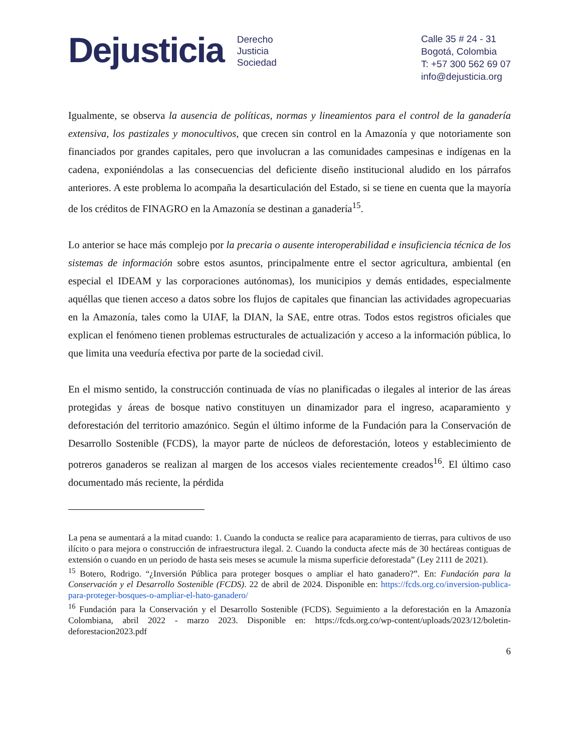Dejusticia
Derecho
Justicia
Sociedad
Calle 35 # 24 - 31
Bogotá, Colombia
T: +57 300 562 69 07
info@dejusticia.org
Igualmente, se observa la ausencia de políticas, normas y lineamientos para el control de la ganadería extensiva, los pastizales y monocultivos, que crecen sin control en la Amazonía y que notoriamente son financiados por grandes capitales, pero que involucran a las comunidades campesinas e indígenas en la cadena, exponiéndolas a las consecuencias del deficiente diseño institucional aludido en los párrafos anteriores. A este problema lo acompaña la desarticulación del Estado, si se tiene en cuenta que la mayoría de los créditos de FINAGRO en la Amazonía se destinan a ganadería<sup>15</sup>.
Lo anterior se hace más complejo por la precaria o ausente interoperabilidad e insuficiencia técnica de los sistemas de información sobre estos asuntos, principalmente entre el sector agricultura, ambiental (en especial el IDEAM y las corporaciones autónomas), los municipios y demás entidades, especialmente aquéllas que tienen acceso a datos sobre los flujos de capitales que financian las actividades agropecuarias en la Amazonía, tales como la UIAF, la DIAN, la SAE, entre otras. Todos estos registros oficiales que explican el fenómeno tienen problemas estructurales de actualización y acceso a la información pública, lo que limita una veeduría efectiva por parte de la sociedad civil.
En el mismo sentido, la construcción continuada de vías no planificadas o ilegales al interior de las áreas protegidas y áreas de bosque nativo constituyen un dinamizador para el ingreso, acaparamiento y deforestación del territorio amazónico. Según el último informe de la Fundación para la Conservación de Desarrollo Sostenible (FCDS), la mayor parte de núcleos de deforestación, loteos y establecimiento de potreros ganaderos se realizan al margen de los accesos viales recientemente creados<sup>16</sup>. El último caso documentado más reciente, la pérdida
La pena se aumentará a la mitad cuando: 1. Cuando la conducta se realice para acaparamiento de tierras, para cultivos de uso ilícito o para mejora o construcción de infraestructura ilegal. 2. Cuando la conducta afecte más de 30 hectáreas contiguas de extensión o cuando en un periodo de hasta seis meses se acumule la misma superficie deforestada” (Ley 2111 de 2021).
<sup>15</sup> Botero, Rodrigo. “¿Inversión Pública para proteger bosques o ampliar el hato ganadero?”. En: Fundación para la Conservación y el Desarrollo Sostenible (FCDS). 22 de abril de 2024. Disponible en: https://fcds.org.co/inversion-publica-para-proteger-bosques-o-ampliar-el-hato-ganadero/
<sup>16</sup> Fundación para la Conservación y el Desarrollo Sostenible (FCDS). Seguimiento a la deforestación en la Amazonía Colombiana, abril 2022 - marzo 2023. Disponible en: https://fcds.org.co/wp-content/uploads/2023/12/boletin-deforestacion2023.pdf
6